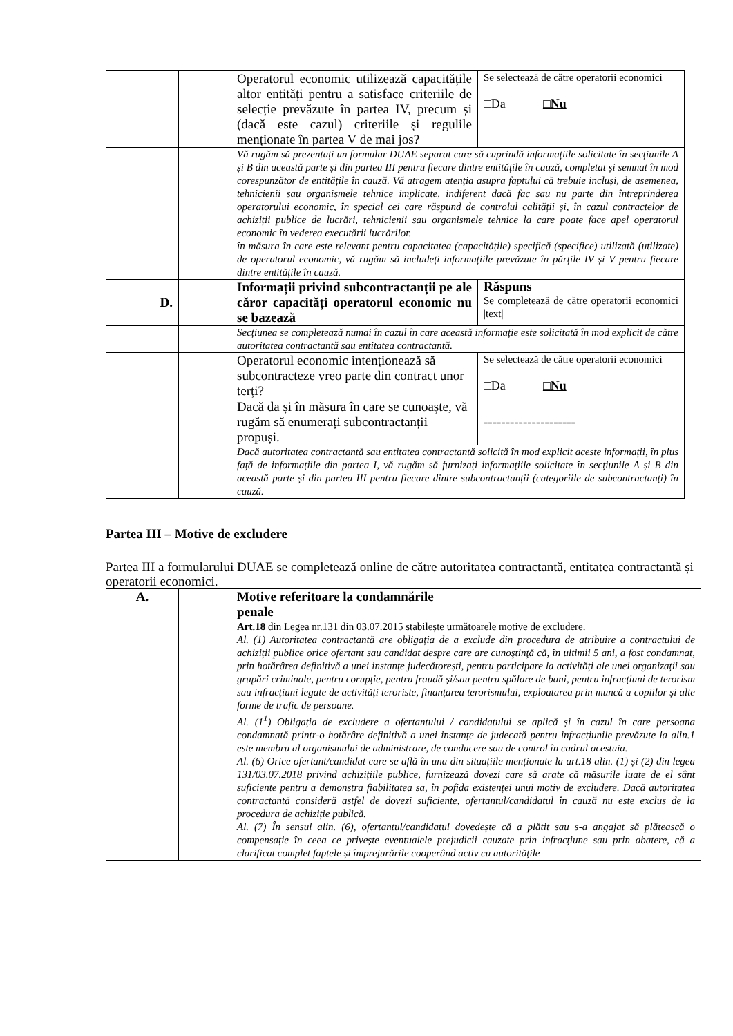| | | Operatorul economic utilizează capacitățile altor entități pentru a satisface criteriile de selecție prevăzute în partea IV, precum și (dacă este cazul) criteriile și regulile menționate în partea V de mai jos? | Se selectează de către operatorii economici □Da □Nu |
| | | Vă rugăm să prezentați un formular DUAE separat care să cuprindă informațiile solicitate în secțiunile A și B din această parte și din partea III pentru fiecare dintre entitățile în cauză, completat și semnat în mod corespunzător de entitățile în cauză. Vă atragem atenția asupra faptului că trebuie incluși, de asemenea, tehnicienii sau organismele tehnice implicate, indiferent dacă fac sau nu parte din întreprinderea operatorului economic, în special cei care răspund de controlul calității și, în cazul contractelor de achiziții publice de lucrări, tehnicienii sau organismele tehnice la care poate face apel operatorul economic în vederea executării lucrărilor. în măsura în care este relevant pentru capacitatea (capacitățile) specifică (specifice) utilizată (utilizate) de operatorul economic, vă rugăm să includeți informațiile prevăzute în părțile IV și V pentru fiecare dintre entitățile în cauză. | |
| D. | | Informații privind subcontractanții pe ale căror capacități operatorul economic nu se bazează | Răspuns Se completează de către operatorii economici /text/ |
| | | Secțiunea se completează numai în cazul în care această informație este solicitată în mod explicit de către autoritatea contractantă sau entitatea contractantă. | |
| | | Operatorul economic intenționează să subcontracteze vreo parte din contract unor terți? | Se selectează de către operatorii economici □Da □Nu |
| | | Dacă da și în măsura în care se cunoaște, vă rugăm să enumerați subcontractanții propuși. | --------------------- |
| | | Dacă autoritatea contractantă sau entitatea contractantă solicită în mod explicit aceste informații, în plus față de informațiile din partea I, vă rugăm să furnizați informațiile solicitate în secțiunile A și B din această parte și din partea III pentru fiecare dintre subcontractanții (categoriile de subcontractanți) în cauză. | |
Partea III – Motive de excludere
Partea III a formularului DUAE se completează online de către autoritatea contractantă, entitatea contractantă și operatorii economici.
| A. | | Motive referitoare la condamnările penale | |
| | | Art.18 din Legea nr.131 din 03.07.2015 stabilește următoarele motive de excludere. Al. (1) Autoritatea contractantă are obligația de a exclude din procedura de atribuire a contractului de achiziții publice orice ofertant sau candidat despre care are cunoştinţă că, în ultimii 5 ani, a fost condamnat, prin hotărârea definitivă a unei instanțe judecătorești, pentru participare la activități ale unei organizații sau grupări criminale, pentru corupție, pentru fraudă și/sau pentru spălare de bani, pentru infracțiuni de terorism sau infracțiuni legate de activități teroriste, finanțarea terorismului, exploatarea prin muncă a copiilor și alte forme de trafic de persoane. Al. (1<sup>1</sup>) Obligația de excludere a ofertantului / candidatului se aplică și în cazul în care persoana condamnată printr-o hotărâre definitivă a unei instanțe de judecată pentru infracțiunile prevăzute la alin.1 este membru al organismului de administrare, de conducere sau de control în cadrul acestuia. Al. (6) Orice ofertant/candidat care se află în una din situațiile menționate la art.18 alin. (1) și (2) din legea 131/03.07.2018 privind achizițiile publice, furnizează dovezi care să arate că măsurile luate de el sânt suficiente pentru a demonstra fiabilitatea sa, în pofida existenței unui motiv de excludere. Dacă autoritatea contractantă consideră astfel de dovezi suficiente, ofertantul/candidatul în cauză nu este exclus de la procedura de achiziție publică. Al. (7) În sensul alin. (6), ofertantul/candidatul dovedește că a plătit sau s-a angajat să plătească o compensație în ceea ce privește eventualele prejudicii cauzate prin infracțiune sau prin abatere, că a clarificat complet faptele și împrejurările cooperând activ cu autoritățile | |